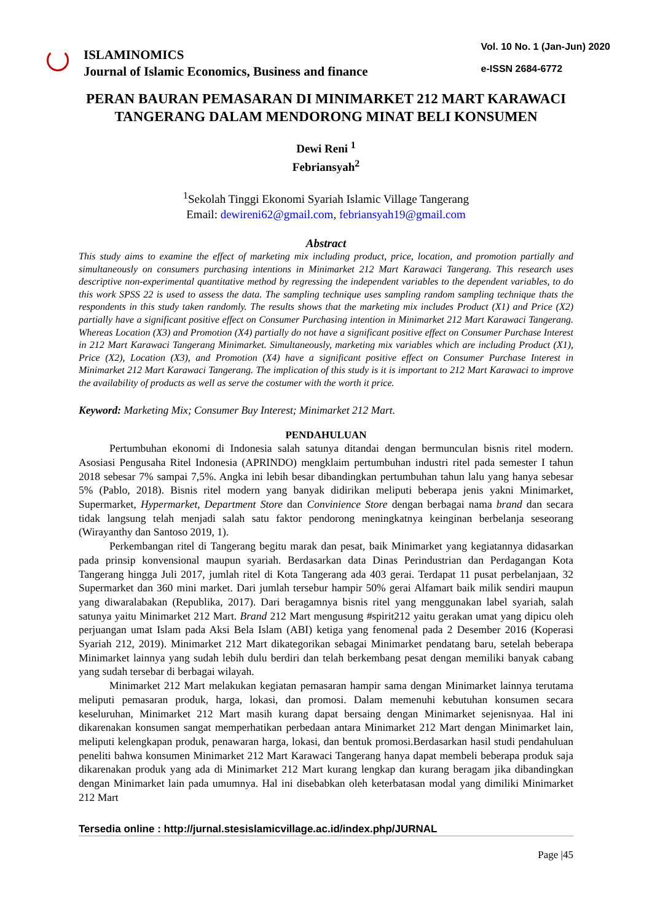ISLAMINOMICS
Journal of Islamic Economics, Business and finance
Vol. 10 No. 1 (Jan-Jun) 2020
e-ISSN 2684-6772
PERAN BAURAN PEMASARAN DI MINIMARKET 212 MART KARAWACI TANGERANG DALAM MENDORONG MINAT BELI KONSUMEN
Dewi Reni <sup>1</sup>
Febriansyah<sup>2</sup>
<sup>1</sup> Sekolah Tinggi Ekonomi Syariah Islamic Village Tangerang
Email: dewireni62@gmail.com, febriansyah19@gmail.com
Abstract
This study aims to examine the effect of marketing mix including product, price, location, and promotion partially and simultaneously on consumers purchasing intentions in Minimarket 212 Mart Karawaci Tangerang. This research uses descriptive non-experimental quantitative method by regressing the independent variables to the dependent variables, to do this work SPSS 22 is used to assess the data. The sampling technique uses sampling random sampling technique thats the respondents in this study taken randomly. The results shows that the marketing mix includes Product (X1) and Price (X2) partially have a significant positive effect on Consumer Purchasing intention in Minimarket 212 Mart Karawaci Tangerang. Whereas Location (X3) and Promotion (X4) partially do not have a significant positive effect on Consumer Purchase Interest in 212 Mart Karawaci Tangerang Minimarket. Simultaneously, marketing mix variables which are including Product (X1), Price (X2), Location (X3), and Promotion (X4) have a significant positive effect on Consumer Purchase Interest in Minimarket 212 Mart Karawaci Tangerang. The implication of this study is it is important to 212 Mart Karawaci to improve the availability of products as well as serve the costumer with the worth it price.
Keyword: Marketing Mix; Consumer Buy Interest; Minimarket 212 Mart.
PENDAHULUAN
Pertumbuhan ekonomi di Indonesia salah satunya ditandai dengan bermunculan bisnis ritel modern. Asosiasi Pengusaha Ritel Indonesia (APRINDO) mengklaim pertumbuhan industri ritel pada semester I tahun 2018 sebesar 7% sampai 7,5%. Angka ini lebih besar dibandingkan pertumbuhan tahun lalu yang hanya sebesar 5% (Pablo, 2018). Bisnis ritel modern yang banyak didirikan meliputi beberapa jenis yakni Minimarket, Supermarket, Hypermarket, Department Store dan Convinience Store dengan berbagai nama brand dan secara tidak langsung telah menjadi salah satu faktor pendorong meningkatnya keinginan berbelanja seseorang (Wirayanthy dan Santoso 2019, 1).
Perkembangan ritel di Tangerang begitu marak dan pesat, baik Minimarket yang kegiatannya didasarkan pada prinsip konvensional maupun syariah. Berdasarkan data Dinas Perindustrian dan Perdagangan Kota Tangerang hingga Juli 2017, jumlah ritel di Kota Tangerang ada 403 gerai. Terdapat 11 pusat perbelanjaan, 32 Supermarket dan 360 mini market. Dari jumlah tersebur hampir 50% gerai Alfamart baik milik sendiri maupun yang diwaralabakan (Republika, 2017). Dari beragamnya bisnis ritel yang menggunakan label syariah, salah satunya yaitu Minimarket 212 Mart. Brand 212 Mart mengusung #spirit212 yaitu gerakan umat yang dipicu oleh perjuangan umat Islam pada Aksi Bela Islam (ABI) ketiga yang fenomenal pada 2 Desember 2016 (Koperasi Syariah 212, 2019). Minimarket 212 Mart dikategorikan sebagai Minimarket pendatang baru, setelah beberapa Minimarket lainnya yang sudah lebih dulu berdiri dan telah berkembang pesat dengan memiliki banyak cabang yang sudah tersebar di berbagai wilayah.
Minimarket 212 Mart melakukan kegiatan pemasaran hampir sama dengan Minimarket lainnya terutama meliputi pemasaran produk, harga, lokasi, dan promosi. Dalam memenuhi kebutuhan konsumen secara keseluruhan, Minimarket 212 Mart masih kurang dapat bersaing dengan Minimarket sejenisnyaa. Hal ini dikarenakan konsumen sangat memperhatikan perbedaan antara Minimarket 212 Mart dengan Minimarket lain, meliputi kelengkapan produk, penawaran harga, lokasi, dan bentuk promosi.Berdasarkan hasil studi pendahuluan peneliti bahwa konsumen Minimarket 212 Mart Karawaci Tangerang hanya dapat membeli beberapa produk saja dikarenakan produk yang ada di Minimarket 212 Mart kurang lengkap dan kurang beragam jika dibandingkan dengan Minimarket lain pada umumnya. Hal ini disebabkan oleh keterbatasan modal yang dimiliki Minimarket 212 Mart
Tersedia online : http://jurnal.stesislamicvillage.ac.id/index.php/JURNAL
Page |45